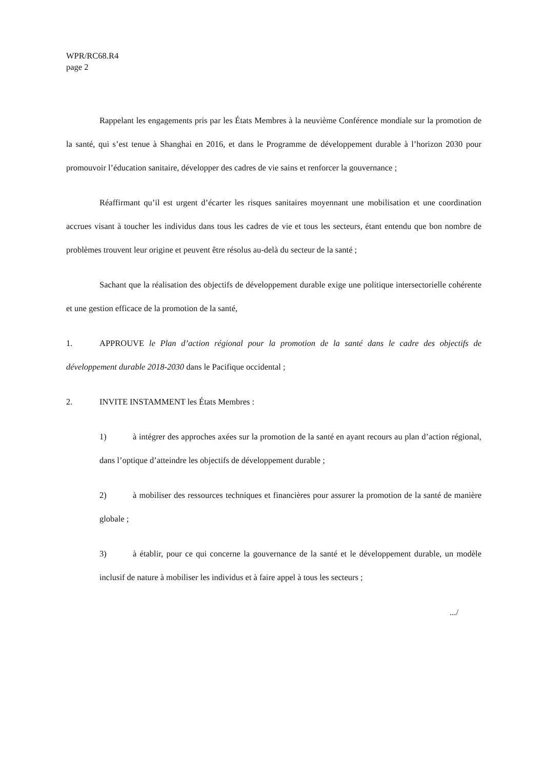WPR/RC68.R4
page 2
Rappelant les engagements pris par les États Membres à la neuvième Conférence mondiale sur la promotion de la santé, qui s’est tenue à Shanghai en 2016, et dans le Programme de développement durable à l’horizon 2030 pour promouvoir l’éducation sanitaire, développer des cadres de vie sains et renforcer la gouvernance ;
Réaffirmant qu’il est urgent d’écarter les risques sanitaires moyennant une mobilisation et une coordination accrues visant à toucher les individus dans tous les cadres de vie et tous les secteurs, étant entendu que bon nombre de problèmes trouvent leur origine et peuvent être résolus au-delà du secteur de la santé ;
Sachant que la réalisation des objectifs de développement durable exige une politique intersectorielle cohérente et une gestion efficace de la promotion de la santé,
1. APPROUVE le Plan d’action régional pour la promotion de la santé dans le cadre des objectifs de développement durable 2018-2030 dans le Pacifique occidental ;
2. INVITE INSTAMMENT les États Membres :
1) à intégrer des approches axées sur la promotion de la santé en ayant recours au plan d’action régional, dans l’optique d’atteindre les objectifs de développement durable ;
2) à mobiliser des ressources techniques et financières pour assurer la promotion de la santé de manière globale ;
3) à établir, pour ce qui concerne la gouvernance de la santé et le développement durable, un modèle inclusif de nature à mobiliser les individus et à faire appel à tous les secteurs ;
.../